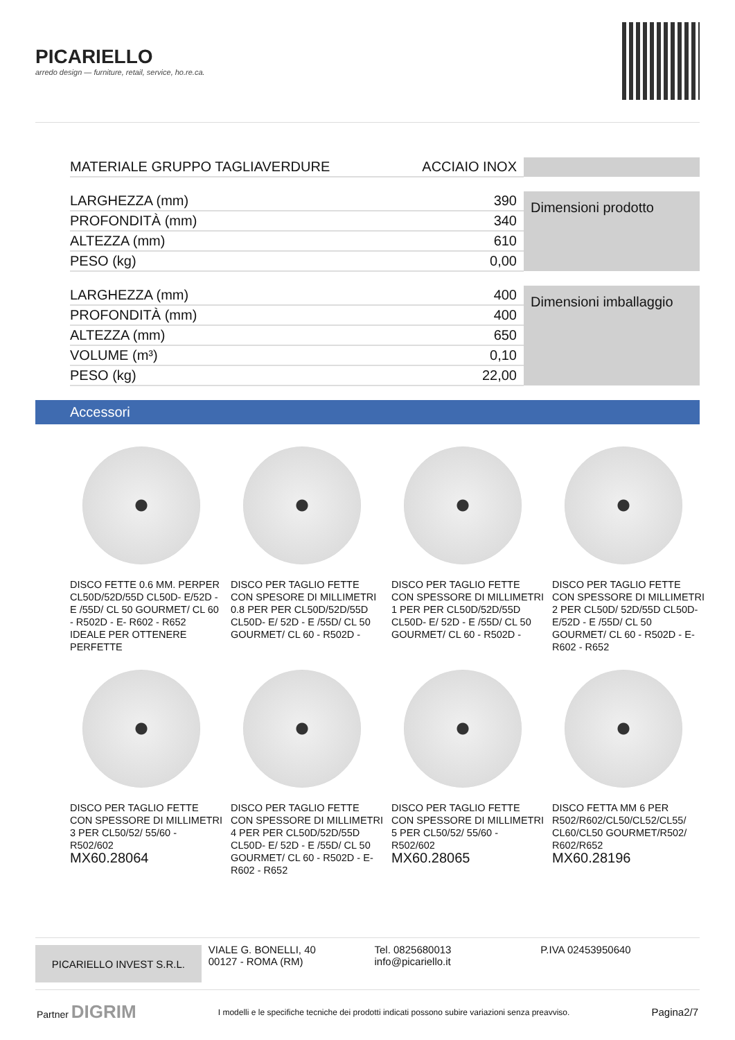PICARIELLO
arredo design — furniture, retail, service, ho.re.ca.
| MATERIALE GRUPPO TAGLIAVERDURE | ACCIAIO INOX | |
| LARGHEZZA (mm) | 390 | Dimensioni prodotto |
| PROFONDITÀ (mm) | 340 | |
| ALTEZZA (mm) | 610 | |
| PESO (kg) | 0,00 | |
| LARGHEZZA (mm) | 400 | Dimensioni imballaggio |
| PROFONDITÀ (mm) | 400 | |
| ALTEZZA (mm) | 650 | |
| VOLUME (m³) | 0,10 | |
| PESO (kg) | 22,00 | |
Accessori
DISCO FETTE 0.6 MM. PERPER CL50D/52D/55D CL50D- E/52D - E /55D/ CL 50 GOURMET/ CL 60 - R502D - E- R602 - R652 IDEALE PER OTTENERE PERFETTE
DISCO PER TAGLIO FETTE CON SPESORE DI MILLIMETRI 0.8 PER PER CL50D/52D/55D CL50D- E/ 52D - E /55D/ CL 50 GOURMET/ CL 60 - R502D -
DISCO PER TAGLIO FETTE CON SPESSORE DI MILLIMETRI 1 PER PER CL50D/52D/55D CL50D- E/ 52D - E /55D/ CL 50 GOURMET/ CL 60 - R502D -
DISCO PER TAGLIO FETTE CON SPESSORE DI MILLIMETRI 2 PER CL50D/ 52D/55D CL50D- E/52D - E /55D/ CL 50 GOURMET/ CL 60 - R502D - E- R602 - R652
DISCO PER TAGLIO FETTE CON SPESSORE DI MILLIMETRI 3 PER CL50/52/ 55/60 - R502/602
MX60.28064
DISCO PER TAGLIO FETTE CON SPESSORE DI MILLIMETRI 4 PER PER CL50D/52D/55D CL50D- E/ 52D - E /55D/ CL 50 GOURMET/ CL 60 - R502D - E- R602 - R652
DISCO PER TAGLIO FETTE CON SPESSORE DI MILLIMETRI 5 PER CL50/52/ 55/60 - R502/602
MX60.28065
DISCO FETTA MM 6 PER R502/R602/CL50/CL52/CL55/ CL60/CL50 GOURMET/R502/ R602/R652
MX60.28196
PICARIELLO INVEST S.R.L.
VIALE G. BONELLI, 40
00127 - ROMA (RM)
Tel. 0825680013
info@picariello.it
P.IVA 02453950640
Partner DIGRIM I modelli e le specifiche tecniche dei prodotti indicati possono subire variazioni senza preavviso. Pagina2/7